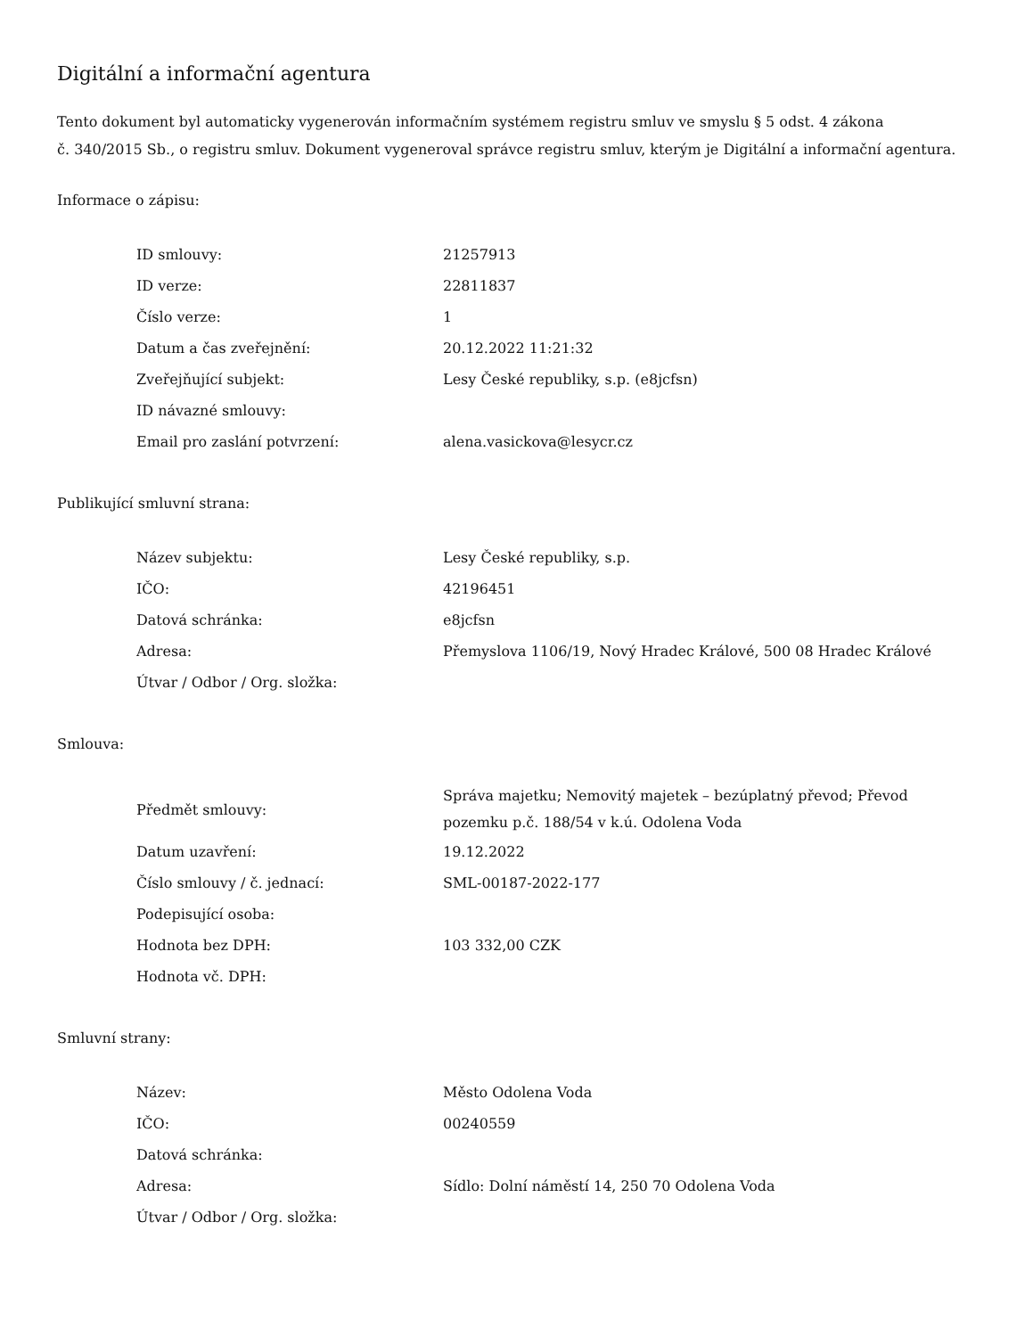Digitální a informační agentura
Tento dokument byl automaticky vygenerován informačním systémem registru smluv ve smyslu § 5 odst. 4 zákona
č. 340/2015 Sb., o registru smluv. Dokument vygeneroval správce registru smluv, kterým je Digitální a informační agentura.
Informace o zápisu:
| ID smlouvy: | 21257913 |
| ID verze: | 22811837 |
| Číslo verze: | 1 |
| Datum a čas zveřejnění: | 20.12.2022 11:21:32 |
| Zveřejňující subjekt: | Lesy České republiky, s.p. (e8jcfsn) |
| ID návazné smlouvy: | |
| Email pro zaslání potvrzení: | alena.vasickova@lesycr.cz |
Publikující smluvní strana:
| Název subjektu: | Lesy České republiky, s.p. |
| IČO: | 42196451 |
| Datová schránka: | e8jcfsn |
| Adresa: | Přemyslova 1106/19, Nový Hradec Králové, 500 08 Hradec Králové |
| Útvar / Odbor / Org. složka: | |
Smlouva:
| Předmět smlouvy: | Správa majetku; Nemovitý majetek – bezúplatný převod; Převod pozemku p.č. 188/54 v k.ú. Odolena Voda |
| Datum uzavření: | 19.12.2022 |
| Číslo smlouvy / č. jednací: | SML-00187-2022-177 |
| Podepisující osoba: | |
| Hodnota bez DPH: | 103 332,00 CZK |
| Hodnota vč. DPH: | |
Smluvní strany:
| Název: | Město Odolena Voda |
| IČO: | 00240559 |
| Datová schránka: | |
| Adresa: | Sídlo: Dolní náměstí 14, 250 70 Odolena Voda |
| Útvar / Odbor / Org. složka: | |